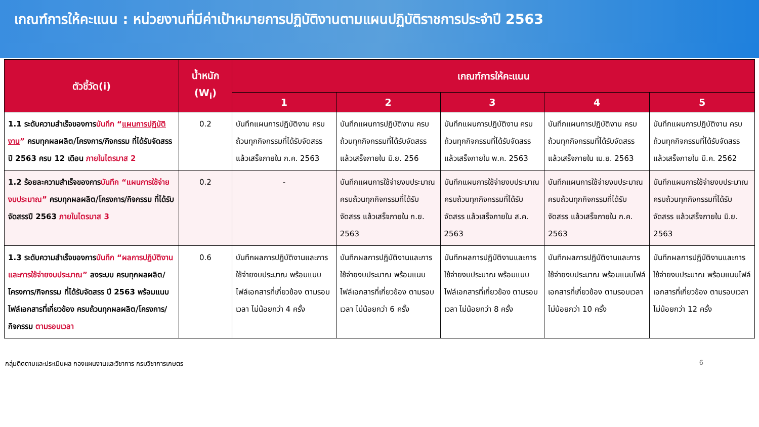เกณฑ์การให้คะแนน : หน่วยงานที่มีค่าเป้าหมายการปฏิบัติงานตามแผนปฏิบัติราชการประจำปี 2563
| ตัวชี้วัด(i) | น้ำหนัก (W<sub>i</sub>) | เกณฑ์การให้คะแนน | | | | |
| --- | --- | --- | --- | --- | --- | --- |
| | | 1 | 2 | 3 | 4 | 5 |
| 1.1 ระดับความสำเร็จของการ บันทึก “ แผนการปฏิบัติงาน ” ครบทุกผลผลิต/โครงการ/กิจกรรม ที่ได้รับจัดสรรปี 2563 ครบ 12 เดือน ภายในไตรมาส 2 | 0.2 | บันทึกแผนการปฏิบัติงาน ครบถ้วนทุกกิจกรรมที่ได้รับจัดสรร แล้วเสร็จภายใน ก.ค. 2563 | บันทึกแผนการปฏิบัติงาน ครบถ้วนทุกกิจกรรมที่ได้รับจัดสรร แล้วเสร็จภายใน มิ.ย. 256 | บันทึกแผนการปฏิบัติงาน ครบถ้วนทุกกิจกรรมที่ได้รับจัดสรร แล้วเสร็จภายใน พ.ค. 2563 | บันทึกแผนการปฏิบัติงาน ครบถ้วนทุกกิจกรรมที่ได้รับจัดสรร แล้วเสร็จภายใน เม.ย. 2563 | บันทึกแผนการปฏิบัติงาน ครบถ้วนทุกกิจกรรมที่ได้รับจัดสรร แล้วเสร็จภายใน มี.ค. 2562 |
| 1.2 ร้อยละความสำเร็จของการ บันทึก “แผนการใช้จ่ายงบประมาณ” ครบทุกผลผลิต/โครงการ/กิจกรรม ที่ได้รับจัดสรรปี 2563 ภายในไตรมาส 3 | 0.2 | - | บันทึกแผนการใช้จ่ายงบประมาณครบถ้วนทุกกิจกรรมที่ได้รับจัดสรร แล้วเสร็จภายใน ก.ย. 2563 | บันทึกแผนการใช้จ่ายงบประมาณครบถ้วนทุกกิจกรรมที่ได้รับจัดสรร แล้วเสร็จภายใน ส.ค. 2563 | บันทึกแผนการใช้จ่ายงบประมาณครบถ้วนทุกกิจกรรมที่ได้รับจัดสรร แล้วเสร็จภายใน ก.ค. 2563 | บันทึกแผนการใช้จ่ายงบประมาณครบถ้วนทุกกิจกรรมที่ได้รับจัดสรร แล้วเสร็จภายใน มิ.ย. 2563 |
| 1.3 ระดับความสำเร็จของการ บันทึก “ผลการปฏิบัติงานและการใช้จ่ายงบประมาณ” ลงระบบ ครบทุกผลผลิต/โครงการ/กิจกรรม ที่ได้รับจัดสรร ปี 2563 พร้อมแนบไฟล์เอกสารที่เกี่ยวข้อง ครบถ้วนทุกผลผลิต/โครงการ/กิจกรรม ตามรอบเวลา | 0.6 | บันทึกผลการปฏิบัติงานและการใช้จ่ายงบประมาณ พร้อมแนบไฟล์เอกสารที่เกี่ยวข้อง ตามรอบเวลา ไม่น้อยกว่า 4 ครั้ง | บันทึกผลการปฏิบัติงานและการใช้จ่ายงบประมาณ พร้อมแนบไฟล์เอกสารที่เกี่ยวข้อง ตามรอบเวลา ไม่น้อยกว่า 6 ครั้ง | บันทึกผลการปฏิบัติงานและการใช้จ่ายงบประมาณ พร้อมแนบไฟล์เอกสารที่เกี่ยวข้อง ตามรอบเวลา ไม่น้อยกว่า 8 ครั้ง | บันทึกผลการปฏิบัติงานและการใช้จ่ายงบประมาณ พร้อมแนบไฟล์เอกสารที่เกี่ยวข้อง ตามรอบเวลา ไม่น้อยกว่า 10 ครั้ง | บันทึกผลการปฏิบัติงานและการใช้จ่ายงบประมาณ พร้อมแนบไฟล์เอกสารที่เกี่ยวข้อง ตามรอบเวลา ไม่น้อยกว่า 12 ครั้ง |
กลุ่มติดตามและประเมินผล กองแผนงานและวิชาการ กรมวิชาการเกษตร 6